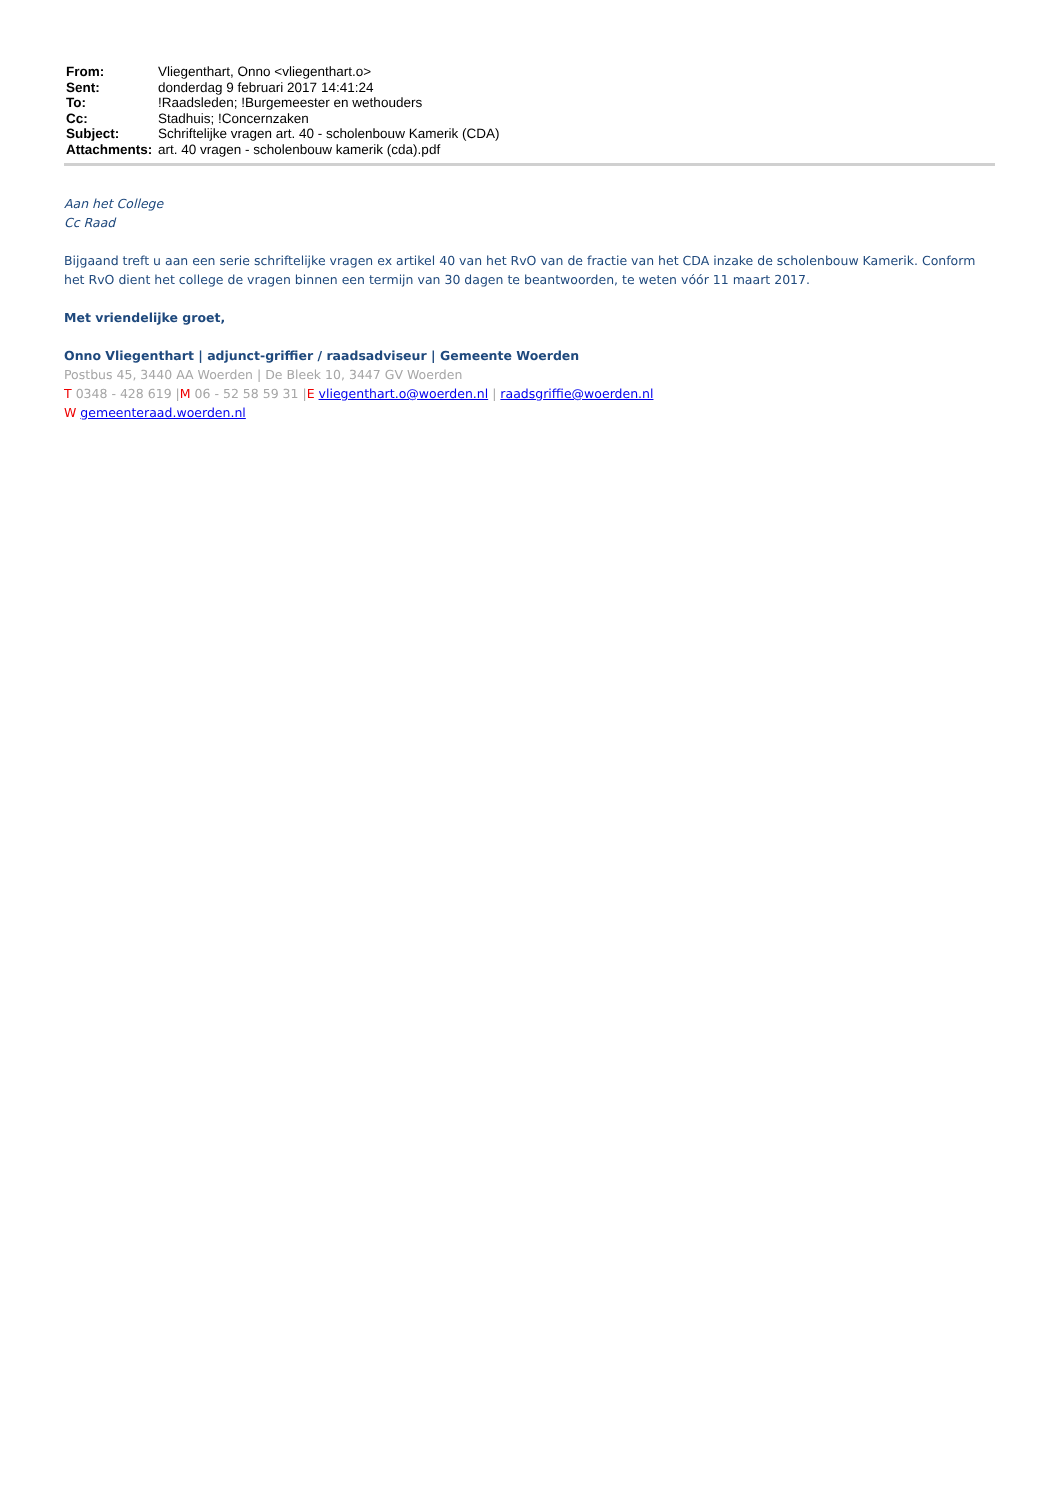| From: | Vliegenthart, Onno <vliegenthart.o> |
| Sent: | donderdag 9 februari 2017 14:41:24 |
| To: | !Raadsleden; !Burgemeester en wethouders |
| Cc: | Stadhuis; !Concernzaken |
| Subject: | Schriftelijke vragen art. 40 - scholenbouw Kamerik (CDA) |
| Attachments: | art. 40 vragen - scholenbouw kamerik (cda).pdf |
Aan het College
Cc Raad
Bijgaand treft u aan een serie schriftelijke vragen ex artikel 40 van het RvO van de fractie van het CDA inzake de scholenbouw Kamerik. Conform het RvO dient het college de vragen binnen een termijn van 30 dagen te beantwoorden, te weten vóór 11 maart 2017.
Met vriendelijke groet,
Onno Vliegenthart | adjunct-griffier / raadsadviseur | Gemeente Woerden
Postbus 45, 3440 AA Woerden | De Bleek 10, 3447 GV Woerden
T 0348 - 428 619 |M 06 - 52 58 59 31 |E vliegenthart.o@woerden.nl | raadsgriffie@woerden.nl
W gemeenteraad.woerden.nl